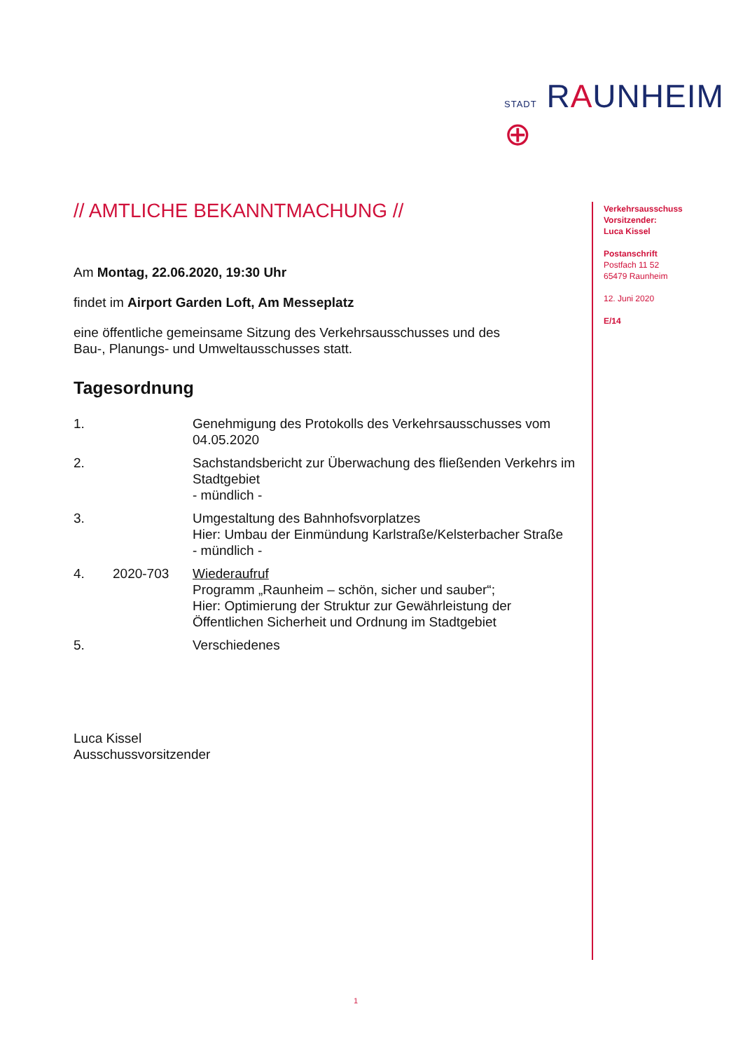STADT RAUNHEIM ⊕
// AMTLICHE BEKANNTMACHUNG //
Am Montag, 22.06.2020, 19:30 Uhr
findet im Airport Garden Loft, Am Messeplatz
eine öffentliche gemeinsame Sitzung des Verkehrsausschusses und des
Bau-, Planungs- und Umweltausschusses statt.
Tagesordnung
| 1. | | Genehmigung des Protokolls des Verkehrsausschusses vom 04.05.2020 |
| 2. | | Sachstandsbericht zur Überwachung des fließenden Verkehrs im Stadtgebiet - mündlich - |
| 3. | | Umgestaltung des Bahnhofsvorplatzes Hier: Umbau der Einmündung Karlstraße/Kelsterbacher Straße - mündlich - |
| 4. | 2020-703 | Wiederaufruf Programm „Raunheim – schön, sicher und sauber“; Hier: Optimierung der Struktur zur Gewährleistung der Öffentlichen Sicherheit und Ordnung im Stadtgebiet |
| 5. | | Verschiedenes |
Luca Kissel
Ausschussvorsitzender
Verkehrsausschuss
Vorsitzender:
Luca Kissel
Postanschrift
Postfach 11 52
65479 Raunheim
12. Juni 2020
E/14
1